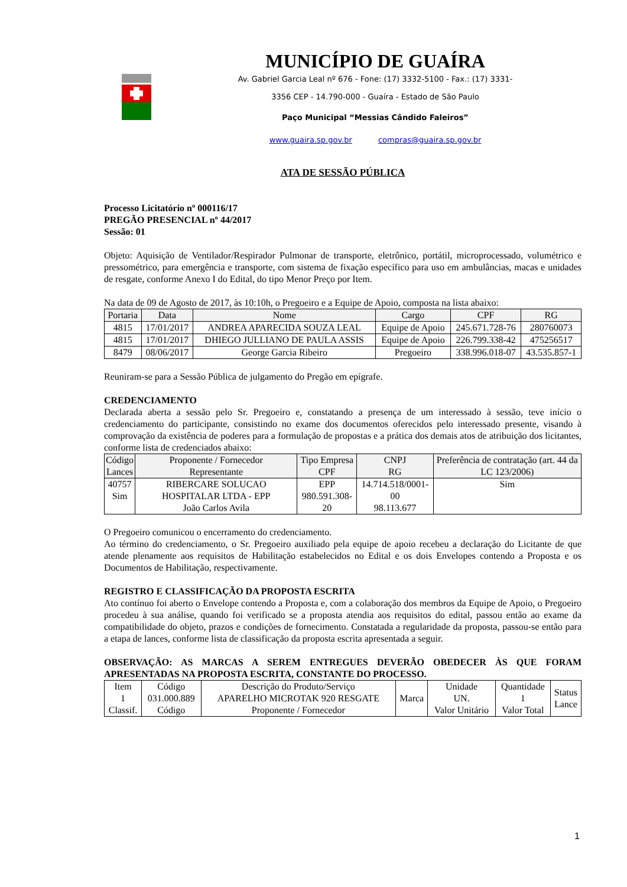MUNICÍPIO DE GUAÍRA
Av. Gabriel Garcia Leal nº 676 - Fone: (17) 3332-5100 - Fax.: (17) 3331-
3356 CEP - 14.790-000 - Guaíra - Estado de São Paulo
Paço Municipal “Messias Cândido Faleiros”
www.guaira.sp.gov.br compras@guaira.sp.gov.br
ATA DE SESSÃO PÚBLICA
Processo Licitatório nº 000116/17
PREGÃO PRESENCIAL nº 44/2017
Sessão: 01
Objeto: Aquisição de Ventilador/Respirador Pulmonar de transporte, eletrônico, portátil, microprocessado, volumétrico e pressométrico, para emergência e transporte, com sistema de fixação específico para uso em ambulâncias, macas e unidades de resgate, conforme Anexo I do Edital, do tipo Menor Preço por Item.
Na data de 09 de Agosto de 2017, às 10:10h, o Pregoeiro e a Equipe de Apoio, composta na lista abaixo:
| Portaria | Data | Nome | Cargo | CPF | RG |
| --- | --- | --- | --- | --- | --- |
| 4815 | 17/01/2017 | ANDREA APARECIDA SOUZA LEAL | Equipe de Apoio | 245.671.728-76 | 280760073 |
| 4815 | 17/01/2017 | DHIEGO JULLIANO DE PAULA ASSIS | Equipe de Apoio | 226.799.338-42 | 475256517 |
| 8479 | 08/06/2017 | George Garcia Ribeiro | Pregoeiro | 338.996.018-07 | 43.535.857-1 |
Reuniram-se para a Sessão Pública de julgamento do Pregão em epígrafe.
CREDENCIAMENTO
Declarada aberta a sessão pelo Sr. Pregoeiro e, constatando a presença de um interessado à sessão, teve início o credenciamento do participante, consistindo no exame dos documentos oferecidos pelo interessado presente, visando à comprovação da existência de poderes para a formulação de propostas e a prática dos demais atos de atribuição dos licitantes, conforme lista de credenciados abaixo:
| Código Lances | Proponente / Fornecedor Representante | Tipo Empresa CPF | CNPJ RG | Preferência de contratação (art. 44 da LC 123/2006) |
| --- | --- | --- | --- | --- |
| 40757 Sim | RIBERCARE SOLUCAO HOSPITALAR LTDA - EPP João Carlos Avila | EPP 980.591.308-20 | 14.714.518/0001-00 98.113.677 | Sim |
O Pregoeiro comunicou o encerramento do credenciamento.
Ao término do credenciamento, o Sr. Pregoeiro auxiliado pela equipe de apoio recebeu a declaração do Licitante de que atende plenamente aos requisitos de Habilitação estabelecidos no Edital e os dois Envelopes contendo a Proposta e os Documentos de Habilitação, respectivamente.
REGISTRO E CLASSIFICAÇÃO DA PROPOSTA ESCRITA
Ato contínuo foi aberto o Envelope contendo a Proposta e, com a colaboração dos membros da Equipe de Apoio, o Pregoeiro procedeu à sua análise, quando foi verificado se a proposta atendia aos requisitos do edital, passou então ao exame da compatibilidade do objeto, prazos e condições de fornecimento. Constatada a regularidade da proposta, passou-se então para a etapa de lances, conforme lista de classificação da proposta escrita apresentada a seguir.
OBSERVAÇÃO: AS MARCAS A SEREM ENTREGUES DEVERÃO OBEDECER ÀS QUE FORAM APRESENTADAS NA PROPOSTA ESCRITA, CONSTANTE DO PROCESSO.
| Item 1 Classif. | Código 031.000.889 Código | Descrição do Produto/Serviço APARELHO MICROTAK 920 RESGATE Proponente / Fornecedor | Marca | Unidade UN. Valor Unitário | Quantidade 1 Valor Total | Status Lance |
1